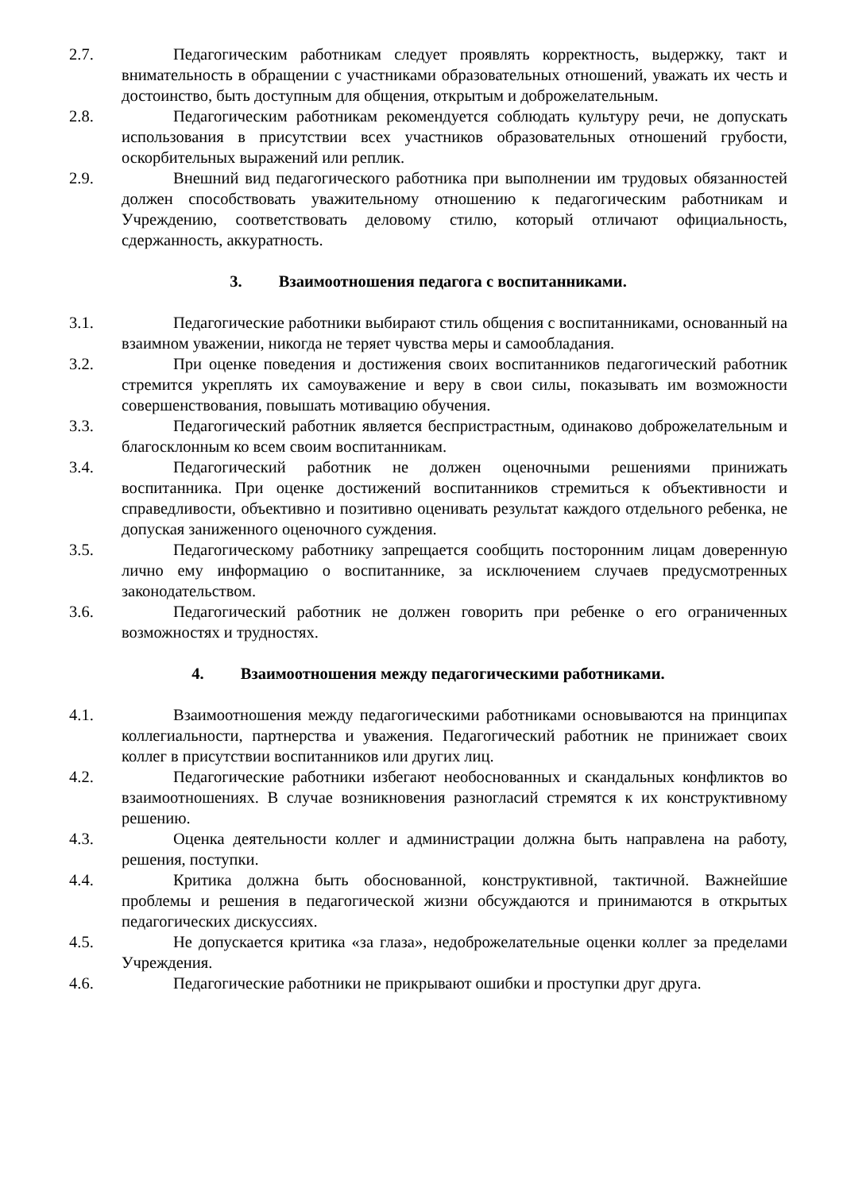2.7. Педагогическим работникам следует проявлять корректность, выдержку, такт и внимательность в обращении с участниками образовательных отношений, уважать их честь и достоинство, быть доступным для общения, открытым и доброжелательным.
2.8. Педагогическим работникам рекомендуется соблюдать культуру речи, не допускать использования в присутствии всех участников образовательных отношений грубости, оскорбительных выражений или реплик.
2.9. Внешний вид педагогического работника при выполнении им трудовых обязанностей должен способствовать уважительному отношению к педагогическим работникам и Учреждению, соответствовать деловому стилю, который отличают официальность, сдержанность, аккуратность.
3. Взаимоотношения педагога с воспитанниками.
3.1. Педагогические работники выбирают стиль общения с воспитанниками, основанный на взаимном уважении, никогда не теряет чувства меры и самообладания.
3.2. При оценке поведения и достижения своих воспитанников педагогический работник стремится укреплять их самоуважение и веру в свои силы, показывать им возможности совершенствования, повышать мотивацию обучения.
3.3. Педагогический работник является беспристрастным, одинаково доброжелательным и благосклонным ко всем своим воспитанникам.
3.4. Педагогический работник не должен оценочными решениями принижать воспитанника. При оценке достижений воспитанников стремиться к объективности и справедливости, объективно и позитивно оценивать результат каждого отдельного ребенка, не допуская заниженного оценочного суждения.
3.5. Педагогическому работнику запрещается сообщить посторонним лицам доверенную лично ему информацию о воспитаннике, за исключением случаев предусмотренных законодательством.
3.6. Педагогический работник не должен говорить при ребенке о его ограниченных возможностях и трудностях.
4. Взаимоотношения между педагогическими работниками.
4.1. Взаимоотношения между педагогическими работниками основываются на принципах коллегиальности, партнерства и уважения. Педагогический работник не принижает своих коллег в присутствии воспитанников или других лиц.
4.2. Педагогические работники избегают необоснованных и скандальных конфликтов во взаимоотношениях. В случае возникновения разногласий стремятся к их конструктивному решению.
4.3. Оценка деятельности коллег и администрации должна быть направлена на работу, решения, поступки.
4.4. Критика должна быть обоснованной, конструктивной, тактичной. Важнейшие проблемы и решения в педагогической жизни обсуждаются и принимаются в открытых педагогических дискуссиях.
4.5. Не допускается критика «за глаза», недоброжелательные оценки коллег за пределами Учреждения.
4.6. Педагогические работники не прикрывают ошибки и проступки друг друга.